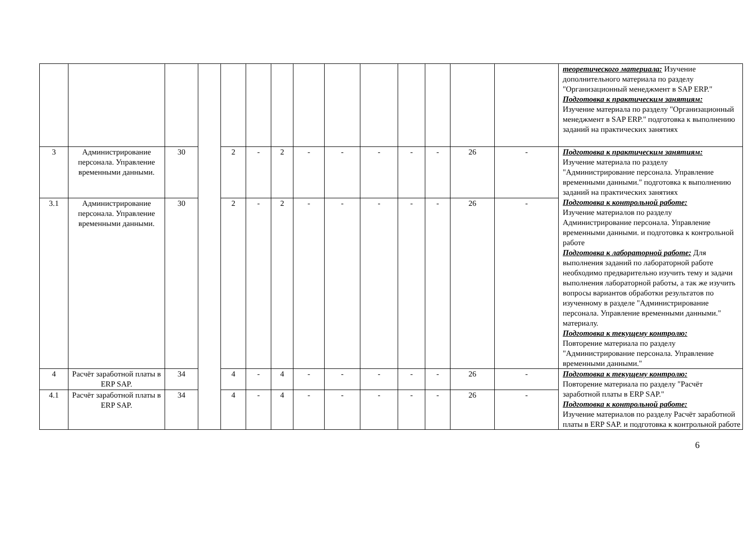| | | | | | | | | | | | | | | теоретического материала: Изучение дополнительного материала по разделу "Организационный менеджмент в SAP ERP." Подготовка к практическим занятиям: Изучение материала по разделу "Организационный менеджмент в SAP ERP." подготовка к выполнению заданий на практических занятиях |
| 3 | Администрирование персонала. Управление временными данными. | 30 | | 2 | - | 2 | - | - | - | - | - | 26 | - | Подготовка к практическим занятиям: Изучение материала по разделу "Администрирование персонала. Управление временными данными." подготовка к выполнению заданий на практических занятиях Подготовка к контрольной работе: Изучение материалов по разделу Администрирование персонала. Управление временными данными. и подготовка к контрольной работе Подготовка к лабораторной работе: Для выполнения заданий по лабораторной работе необходимо предварительно изучить тему и задачи выполнения лабораторной работы, а так же изучить вопросы вариантов обработки результатов по изученному в разделе "Администрирование персонала. Управление временными данными." материалу. Подготовка к текущему контролю: Повторение материала по разделу "Администрирование персонала. Управление временными данными." |
| 3.1 | Администрирование персонала. Управление временными данными. | 30 | | 2 | - | 2 | - | - | - | - | - | 26 | - | |
| 4 | Расчёт заработной платы в ERP SAP. | 34 | | 4 | - | 4 | - | - | - | - | - | 26 | - | Подготовка к текущему контролю: Повторение материала по разделу "Расчёт заработной платы в ERP SAP." Подготовка к контрольной работе: Изучение материалов по разделу Расчёт заработной платы в ERP SAP. и подготовка к контрольной работе |
| 4.1 | Расчёт заработной платы в ERP SAP. | 34 | | 4 | - | 4 | - | - | - | - | - | 26 | - | |
6